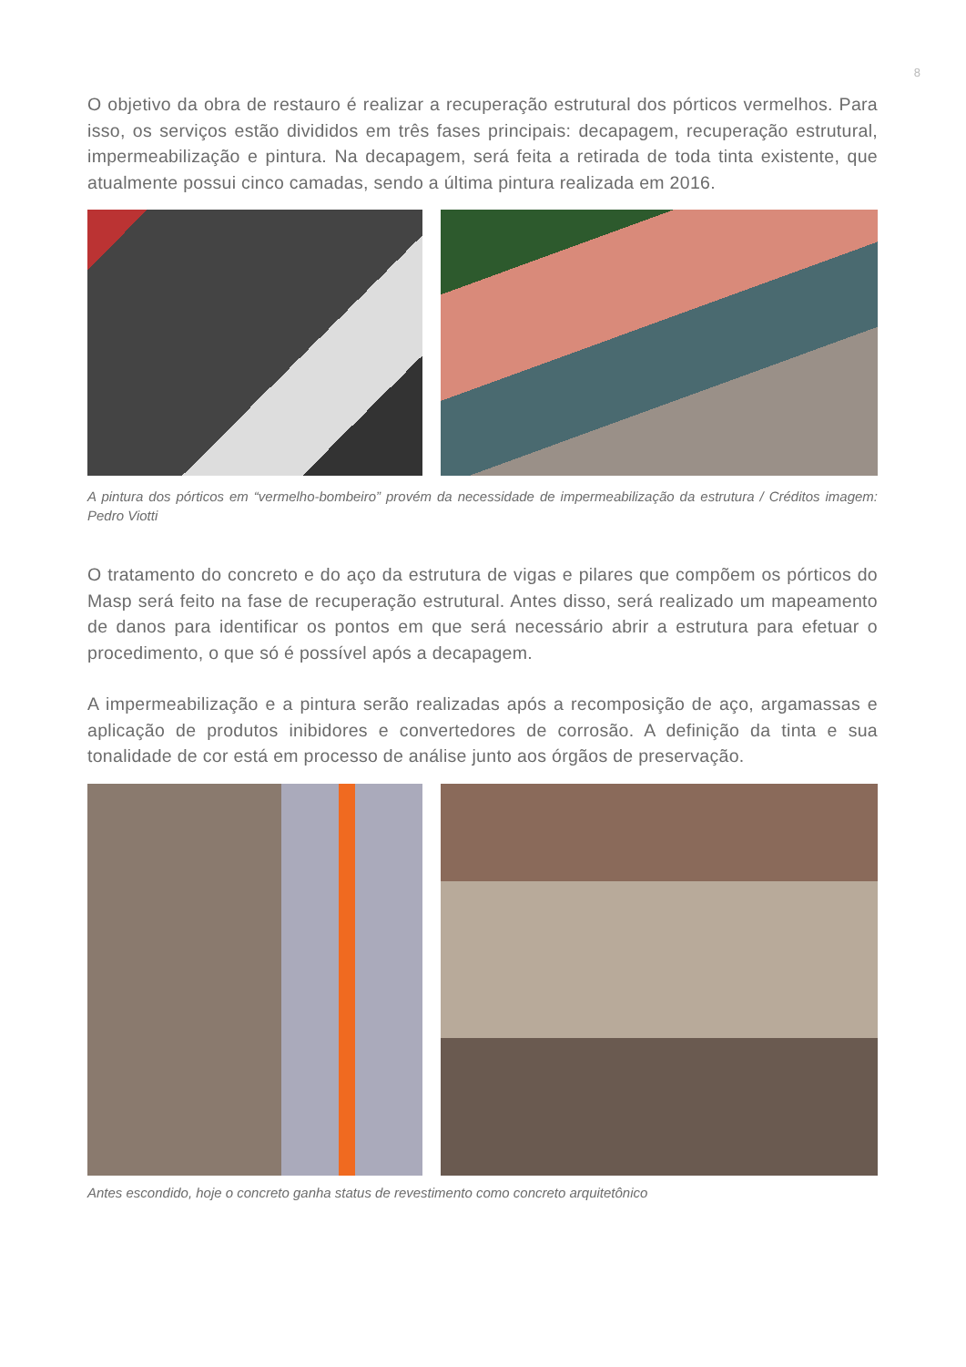8
O objetivo da obra de restauro é realizar a recuperação estrutural dos pórticos vermelhos. Para isso, os serviços estão divididos em três fases principais: decapagem, recuperação estrutural, impermeabilização e pintura. Na decapagem, será feita a retirada de toda tinta existente, que atualmente possui cinco camadas, sendo a última pintura realizada em 2016.
A pintura dos pórticos em “vermelho-bombeiro” provém da necessidade de impermeabilização da estrutura / Créditos imagem: Pedro Viotti
O tratamento do concreto e do aço da estrutura de vigas e pilares que compõem os pórticos do Masp será feito na fase de recuperação estrutural. Antes disso, será realizado um mapeamento de danos para identificar os pontos em que será necessário abrir a estrutura para efetuar o procedimento, o que só é possível após a decapagem.
A impermeabilização e a pintura serão realizadas após a recomposição de aço, argamassas e aplicação de produtos inibidores e convertedores de corrosão. A definição da tinta e sua tonalidade de cor está em processo de análise junto aos órgãos de preservação.
Antes escondido, hoje o concreto ganha status de revestimento como concreto arquitetônico